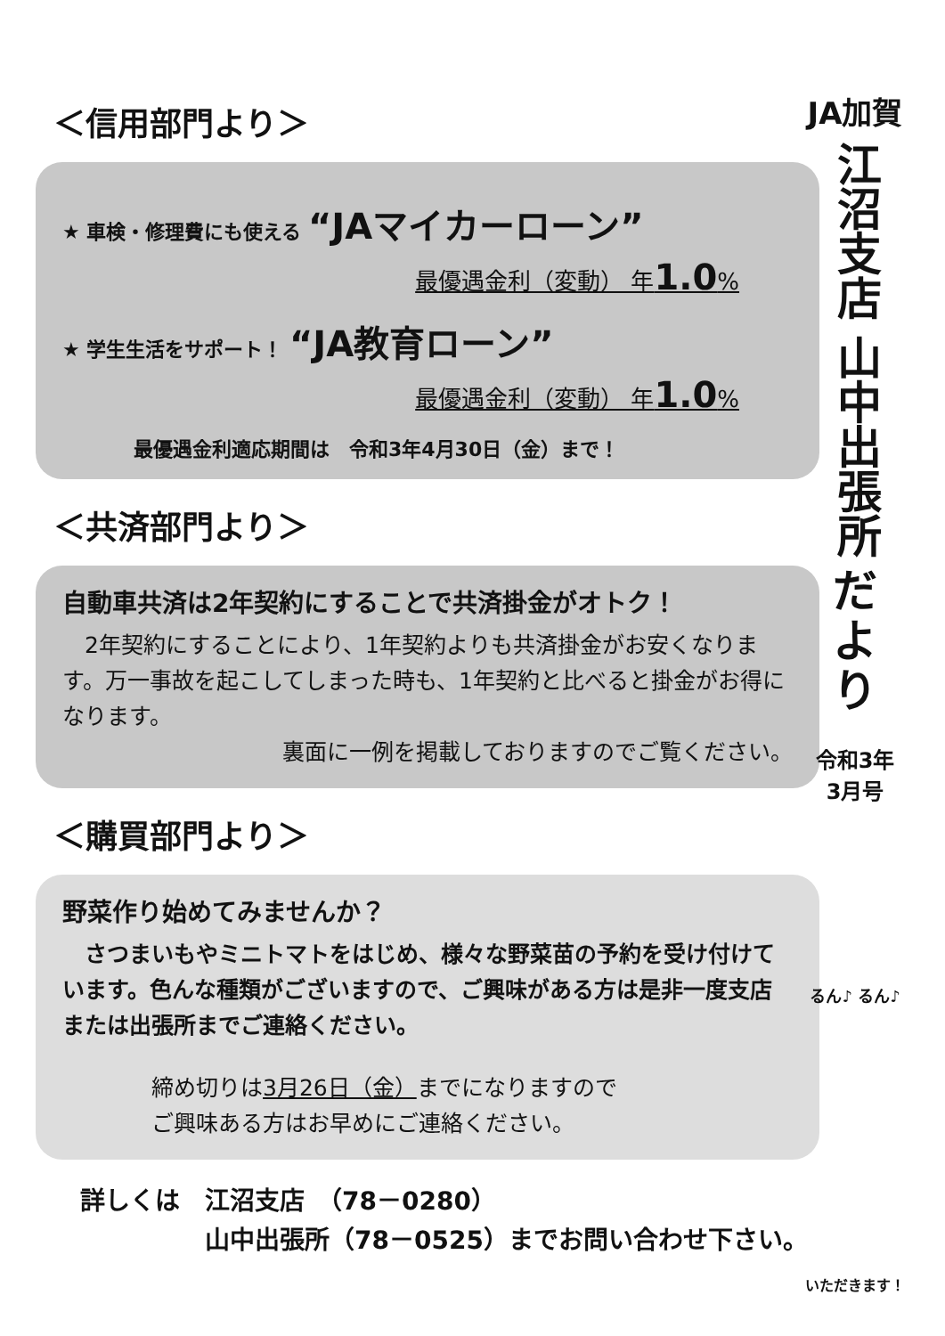＜信用部門より＞
★ 車検・修理費にも使える “JAマイカーローン”
最優遇金利（変動） 年1.0%
★ 学生生活をサポート！ “JA教育ローン”
最優遇金利（変動） 年1.0%
最優遇金利適応期間は　令和3年4月30日（金）まで！
＜共済部門より＞
自動車共済は2年契約にすることで共済掛金がオトク！
　2年契約にすることにより、1年契約よりも共済掛金がお安くなります。万一事故を起こしてしまった時も、1年契約と比べると掛金がお得になります。
裏面に一例を掲載しておりますのでご覧ください。
＜購買部門より＞
野菜作り始めてみませんか？
　さつまいもやミニトマトをはじめ、様々な野菜苗の予約を受け付けています。色んな種類がございますので、ご興味がある方は是非一度支店または出張所までご連絡ください。
締め切りは3月26日（金）までになりますので
ご興味ある方はお早めにご連絡ください。
詳しくは　江沼支店　（78－0280）
　　　　　山中出張所（78－0525）までお問い合わせ下さい。
JA加賀
江沼支店 山中出張所
だ
よ
り
令和3年
3月号
るん♪ るん♪
いただきます！